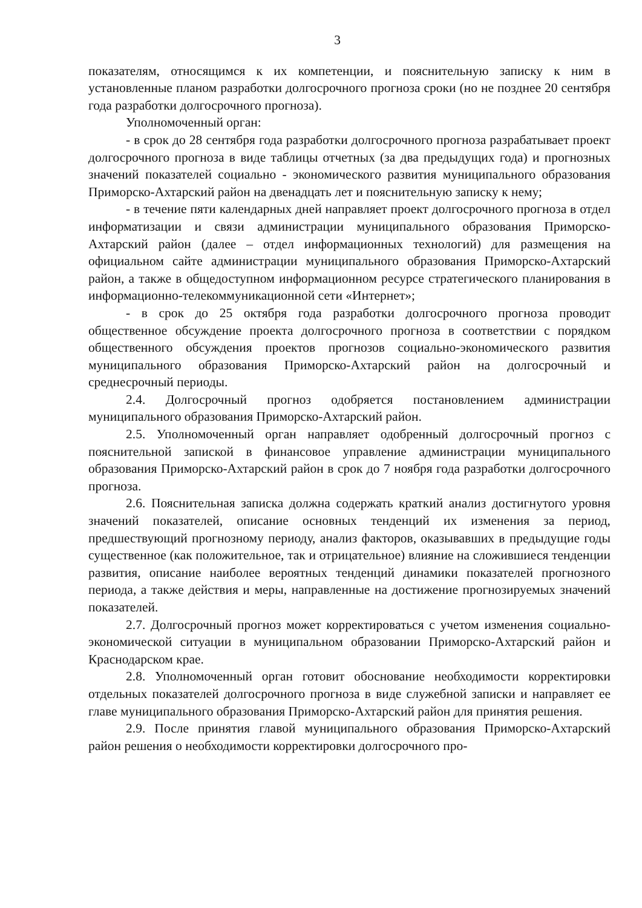3
показателям, относящимся к их компетенции, и пояснительную записку к ним в установленные планом разработки долгосрочного прогноза сроки (но не позднее 20 сентября года разработки долгосрочного прогноза).
Уполномоченный орган:
- в срок до 28 сентября года разработки долгосрочного прогноза разрабатывает проект долгосрочного прогноза в виде таблицы отчетных (за два предыдущих года) и прогнозных значений показателей социально - экономического развития муниципального образования Приморско-Ахтарский район на двенадцать лет и пояснительную записку к нему;
- в течение пяти календарных дней направляет проект долгосрочного прогноза в отдел информатизации и связи администрации муниципального образования Приморско-Ахтарский район (далее – отдел информационных технологий) для размещения на официальном сайте администрации муниципального образования Приморско-Ахтарский район, а также в общедоступном информационном ресурсе стратегического планирования в информационно-телекоммуникационной сети «Интернет»;
- в срок до 25 октября года разработки долгосрочного прогноза проводит общественное обсуждение проекта долгосрочного прогноза в соответствии с порядком общественного обсуждения проектов прогнозов социально-экономического развития муниципального образования Приморско-Ахтарский район на долгосрочный и среднесрочный периоды.
2.4. Долгосрочный прогноз одобряется постановлением администрации муниципального образования Приморско-Ахтарский район.
2.5. Уполномоченный орган направляет одобренный долгосрочный прогноз с пояснительной запиской в финансовое управление администрации муниципального образования Приморско-Ахтарский район в срок до 7 ноября года разработки долгосрочного прогноза.
2.6. Пояснительная записка должна содержать краткий анализ достигнутого уровня значений показателей, описание основных тенденций их изменения за период, предшествующий прогнозному периоду, анализ факторов, оказывавших в предыдущие годы существенное (как положительное, так и отрицательное) влияние на сложившиеся тенденции развития, описание наиболее вероятных тенденций динамики показателей прогнозного периода, а также действия и меры, направленные на достижение прогнозируемых значений показателей.
2.7. Долгосрочный прогноз может корректироваться с учетом изменения социально-экономической ситуации в муниципальном образовании Приморско-Ахтарский район и Краснодарском крае.
2.8. Уполномоченный орган готовит обоснование необходимости корректировки отдельных показателей долгосрочного прогноза в виде служебной записки и направляет ее главе муниципального образования Приморско-Ахтарский район для принятия решения.
2.9. После принятия главой муниципального образования Приморско-Ахтарский район решения о необходимости корректировки долгосрочного про-